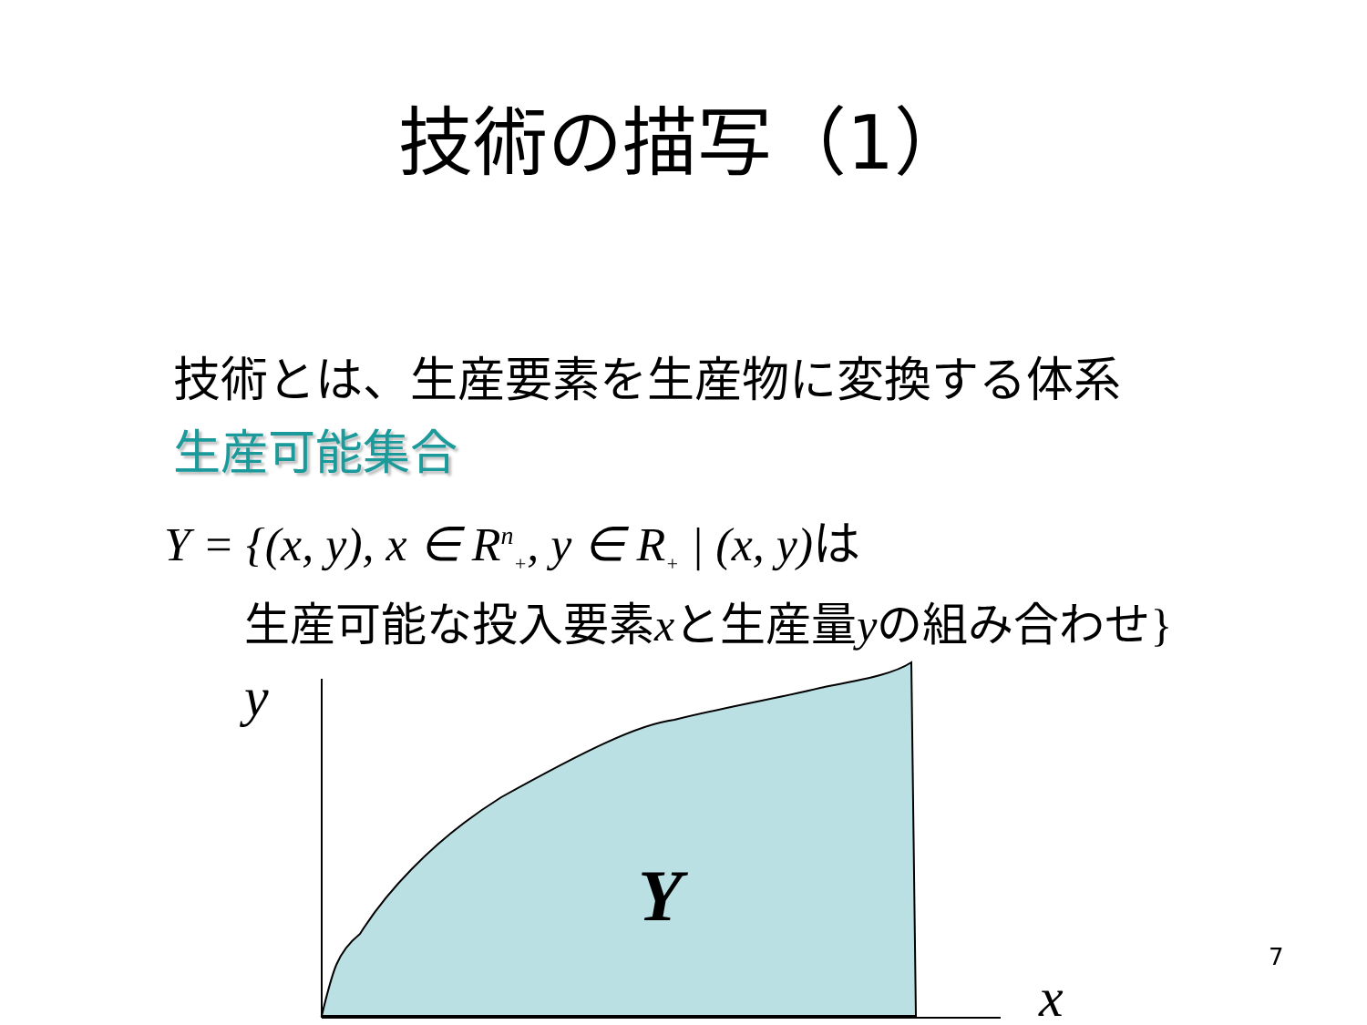技術の描写（1）
技術とは、生産要素を生産物に変換する体系
生産可能集合
Y = {(x, y), x ∈ R<sup>n</sup><sub>+</sub>, y ∈ R<sub>+</sub> | (x, y)は
生産可能な投入要素xと生産量yの組み合わせ}
y
Y
x
7